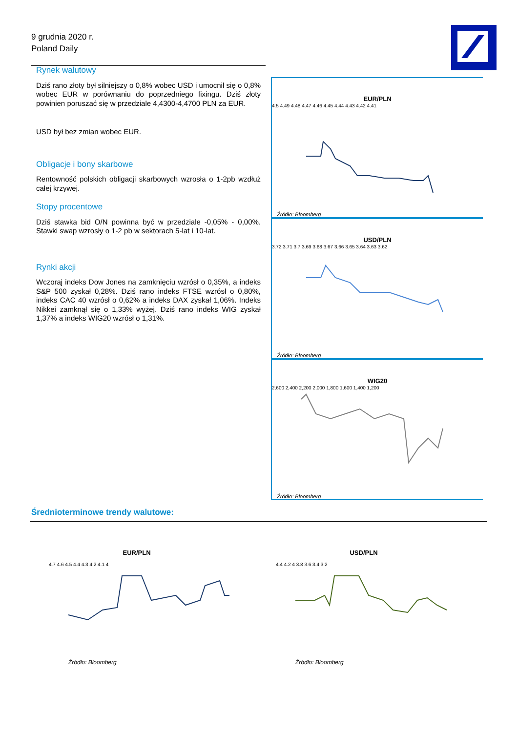9 grudnia 2020 r.
Poland Daily
Rynek walutowy
Dziś rano złoty był silniejszy o 0,8% wobec USD i umocnił się o 0,8% wobec EUR w porównaniu do poprzedniego fixingu. Dziś złoty powinien poruszać się w przedziale 4,4300-4,4700 PLN za EUR.
USD był bez zmian wobec EUR.
Obligacje i bony skarbowe
Rentowność polskich obligacji skarbowych wzrosła o 1-2pb wzdłuż całej krzywej.
Stopy procentowe
Dziś stawka bid O/N powinna być w przedziale -0,05% - 0,00%. Stawki swap wzrosły o 1-2 pb w sektorach 5-lat i 10-lat.
Rynki akcji
Wczoraj indeks Dow Jones na zamknięciu wzrósł o 0,35%, a indeks S&P 500 zyskał 0,28%. Dziś rano indeks FTSE wzrósł o 0,80%, indeks CAC 40 wzrósł o 0,62% a indeks DAX zyskał 1,06%. Indeks Nikkei zamknął się o 1,33% wyżej. Dziś rano indeks WIG zyskał 1,37% a indeks WIG20 wzrósł o 1,31%.
EUR/PLN
4.5 4.49 4.48 4.47 4.46 4.45 4.44 4.43 4.42 4.41
Źródło: Bloomberg
USD/PLN
3.72 3.71 3.7 3.69 3.68 3.67 3.66 3.65 3.64 3.63 3.62
Źródło: Bloomberg
WIG20
2,600 2,400 2,200 2,000 1,800 1,600 1,400 1,200
Źródło: Bloomberg
Średnioterminowe trendy walutowe:
EUR/PLN
4.7 4.6 4.5 4.4 4.3 4.2 4.1 4
Źródło: Bloomberg
USD/PLN
4.4 4.2 4 3.8 3.6 3.4 3.2
Źródło: Bloomberg